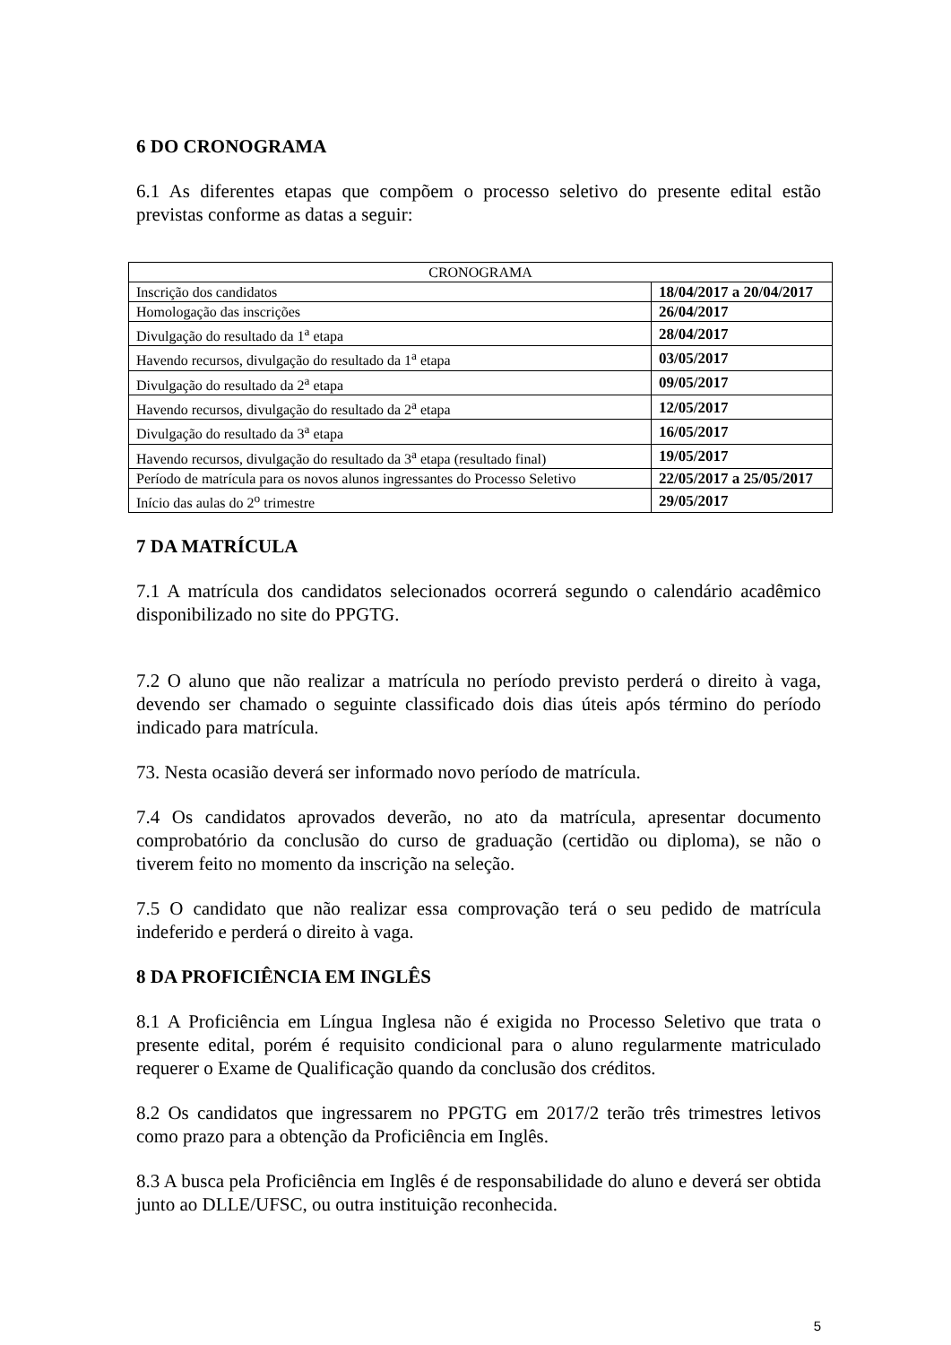6 DO CRONOGRAMA
6.1 As diferentes etapas que compõem o processo seletivo do presente edital estão previstas conforme as datas a seguir:
| CRONOGRAMA | |
| --- | --- |
| Inscrição dos candidatos | 18/04/2017 a 20/04/2017 |
| Homologação das inscrições | 26/04/2017 |
| Divulgação do resultado da 1<sup>a</sup> etapa | 28/04/2017 |
| Havendo recursos, divulgação do resultado da 1<sup>a</sup> etapa | 03/05/2017 |
| Divulgação do resultado da 2<sup>a</sup> etapa | 09/05/2017 |
| Havendo recursos, divulgação do resultado da 2<sup>a</sup> etapa | 12/05/2017 |
| Divulgação do resultado da 3<sup>a</sup> etapa | 16/05/2017 |
| Havendo recursos, divulgação do resultado da 3<sup>a</sup> etapa (resultado final) | 19/05/2017 |
| Período de matrícula para os novos alunos ingressantes do Processo Seletivo | 22/05/2017 a 25/05/2017 |
| Início das aulas do 2<sup>o</sup> trimestre | 29/05/2017 |
7 DA MATRÍCULA
7.1 A matrícula dos candidatos selecionados ocorrerá segundo o calendário acadêmico disponibilizado no site do PPGTG.
7.2 O aluno que não realizar a matrícula no período previsto perderá o direito à vaga, devendo ser chamado o seguinte classificado dois dias úteis após término do período indicado para matrícula.
73. Nesta ocasião deverá ser informado novo período de matrícula.
7.4 Os candidatos aprovados deverão, no ato da matrícula, apresentar documento comprobatório da conclusão do curso de graduação (certidão ou diploma), se não o tiverem feito no momento da inscrição na seleção.
7.5 O candidato que não realizar essa comprovação terá o seu pedido de matrícula indeferido e perderá o direito à vaga.
8 DA PROFICIÊNCIA EM INGLÊS
8.1 A Proficiência em Língua Inglesa não é exigida no Processo Seletivo que trata o presente edital, porém é requisito condicional para o aluno regularmente matriculado requerer o Exame de Qualificação quando da conclusão dos créditos.
8.2 Os candidatos que ingressarem no PPGTG em 2017/2 terão três trimestres letivos como prazo para a obtenção da Proficiência em Inglês.
8.3 A busca pela Proficiência em Inglês é de responsabilidade do aluno e deverá ser obtida junto ao DLLE/UFSC, ou outra instituição reconhecida.
5